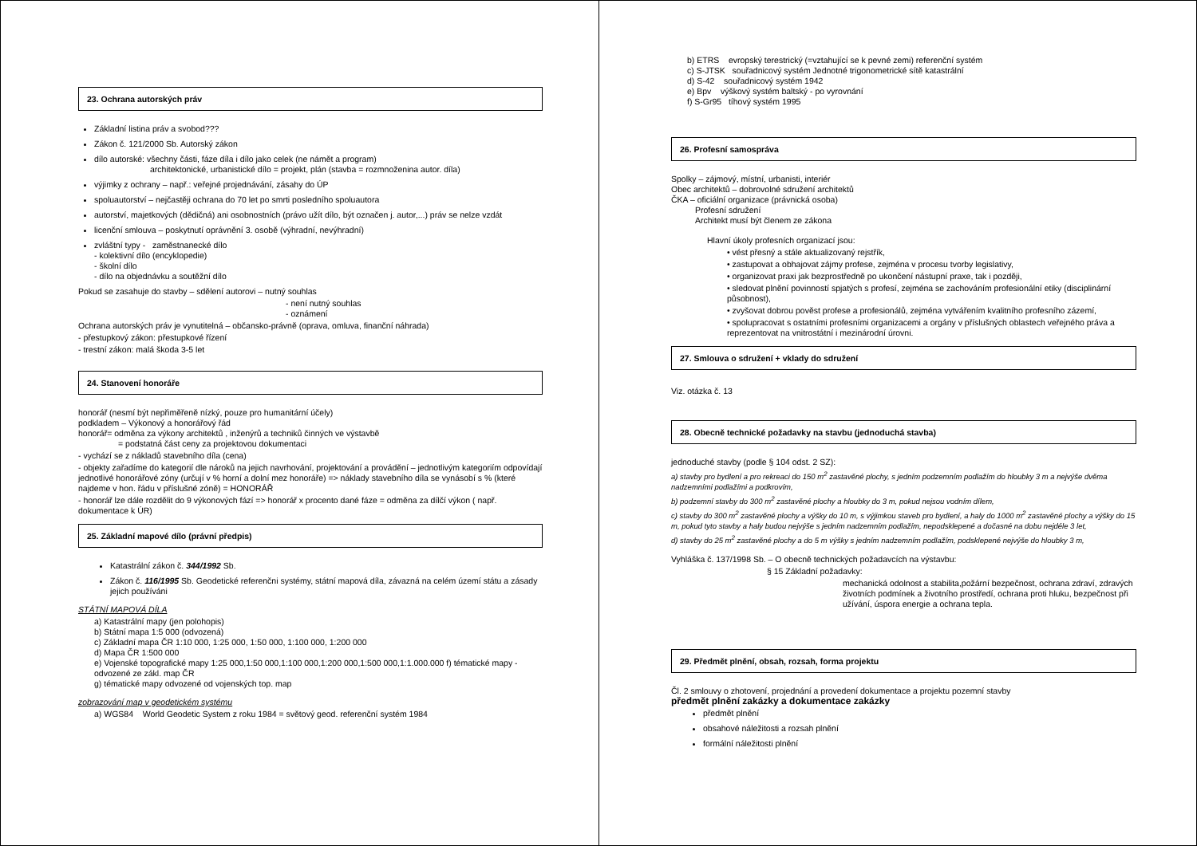23. Ochrana autorských práv
Základní listina práv a svobod???
Zákon č. 121/2000 Sb. Autorský zákon
dílo autorské: všechny části, fáze díla i dílo jako celek (ne námět a program)
architektonické, urbanistické dílo = projekt, plán (stavba = rozmnoženina autor. díla)
výjimky z ochrany – např.: veřejné projednávání, zásahy do ÚP
spoluautorství – nejčastěji ochrana do 70 let po smrti posledního spoluautora
autorství, majetkových (dědičná) ani osobnostních (právo užít dílo, být označen j. autor,...) práv se nelze vzdát
licenční smlouva – poskytnutí oprávnění 3. osobě (výhradní, nevýhradní)
zvláštní typy - zaměstnanecké dílo
- kolektivní dílo (encyklopedie)
- školní dílo
- dílo na objednávku a soutěžní dílo
Pokud se zasahuje do stavby – sdělení autorovi – nutný souhlas
- není nutný souhlas
- oznámení
Ochrana autorských práv je vynutitelná – občansko-právně (oprava, omluva, finanční náhrada)
- přestupkový zákon: přestupkové řízení
- trestní zákon: malá škoda 3-5 let
24. Stanovení honoráře
honorář (nesmí být nepřiměřeně nízký, pouze pro humanitární účely)
podkladem – Výkonový a honorářový řád
honorář= odměna za výkony architektů , inženýrů a techniků činných ve výstavbě
= podstatná část ceny za projektovou dokumentaci
- vychází se z nákladů stavebního díla (cena)
- objekty zařadíme do kategorií dle nároků na jejich navrhování, projektování a provádění – jednotlivým kategoriím odpovídají jednotlivé honorářové zóny (určují v % horní a dolní mez honoráře) => náklady stavebního díla se vynásobí s % (které najdeme v hon. řádu v příslušné zóně) = HONORÁŘ
- honorář lze dále rozdělit do 9 výkonových fází => honorář x procento dané fáze = odměna za dílčí výkon ( např. dokumentace k ÚR)
25. Základní mapové dílo (právní předpis)
Katastrální zákon č. 344/1992 Sb.
Zákon č. 116/1995 Sb. Geodetické referenčni systémy, státní mapová díla, závazná na celém území státu a zásady jejich používáni
STÁTNÍ MAPOVÁ DÍLA
a) Katastrální mapy (jen polohopis)
b) Státní mapa 1:5 000 (odvozená)
c) Základní mapa ČR 1:10 000, 1:25 000, 1:50 000, 1:100 000, 1:200 000
d) Mapa ČR 1:500 000
e) Vojenské topografické mapy 1:25 000,1:50 000,1:100 000,1:200 000,1:500 000,1:1.000.000 f) tématické mapy - odvozené ze zákl. map ČR
g) tématické mapy odvozené od vojenských top. map
zobrazování map v geodetickém systému
a) WGS84 World Geodetic System z roku 1984 = světový geod. referenční systém 1984
b) ETRS evropský terestrický (=vztahující se k pevné zemi) referenční systém
c) S-JTSK souřadnicový systém Jednotné trigonometrické sítě katastrální
d) S-42 souřadnicový systém 1942
e) Bpv výškový systém baltský - po vyrovnání
f) S-Gr95 tíhový systém 1995
26. Profesní samospráva
Spolky – zájmový, místní, urbanisti, interiér
Obec architektů – dobrovolné sdružení architektů
ČKA – oficiální organizace (právnická osoba)
Profesní sdružení
Architekt musí být členem ze zákona
Hlavní úkoly profesních organizací jsou:
• vést přesný a stále aktualizovaný rejstřík,
• zastupovat a obhajovat zájmy profese, zejména v procesu tvorby legislativy,
• organizovat praxi jak bezprostředně po ukončení nástupní praxe, tak i později,
• sledovat plnění povinností spjatých s profesí, zejména se zachováním profesionální etiky (disciplinární působnost),
• zvyšovat dobrou pověst profese a profesionálů, zejména vytvářením kvalitního profesního zázemí,
• spolupracovat s ostatními profesními organizacemi a orgány v příslušných oblastech veřejného práva a reprezentovat na vnitrostátní i mezinárodní úrovni.
27. Smlouva o sdružení + vklady do sdružení
Viz. otázka č. 13
28. Obecně technické požadavky na stavbu (jednoduchá stavba)
jednoduché stavby (podle § 104 odst. 2 SZ):
a) stavby pro bydlení a pro rekreaci do 150 m<sup>2</sup> zastavěné plochy, s jedním podzemním podlažím do hloubky 3 m a nejvýše dvěma nadzemními podlažími a podkrovím,
b) podzemní stavby do 300 m<sup>2</sup> zastavěné plochy a hloubky do 3 m, pokud nejsou vodním dílem,
c) stavby do 300 m<sup>2</sup> zastavěné plochy a výšky do 10 m, s výjimkou staveb pro bydlení, a haly do 1000 m<sup>2</sup> zastavěné plochy a výšky do 15 m, pokud tyto stavby a haly budou nejvýše s jedním nadzemním podlažím, nepodsklepené a dočasné na dobu nejdéle 3 let,
d) stavby do 25 m<sup>2</sup> zastavěné plochy a do 5 m výšky s jedním nadzemním podlažím, podsklepené nejvýše do hloubky 3 m,
Vyhláška č. 137/1998 Sb. – O obecně technických požadavcích na výstavbu:
§ 15 Základní požadavky:
mechanická odolnost a stabilita,požární bezpečnost, ochrana zdraví, zdravých životních podmínek a životního prostředí, ochrana proti hluku, bezpečnost při užívání, úspora energie a ochrana tepla.
29. Předmět plnění, obsah, rozsah, forma projektu
Čl. 2 smlouvy o zhotovení, projednání a provedení dokumentace a projektu pozemní stavby
předmět plnění zakázky a dokumentace zakázky
předmět plnění
obsahové náležitosti a rozsah plnění
formální náležitosti plnění